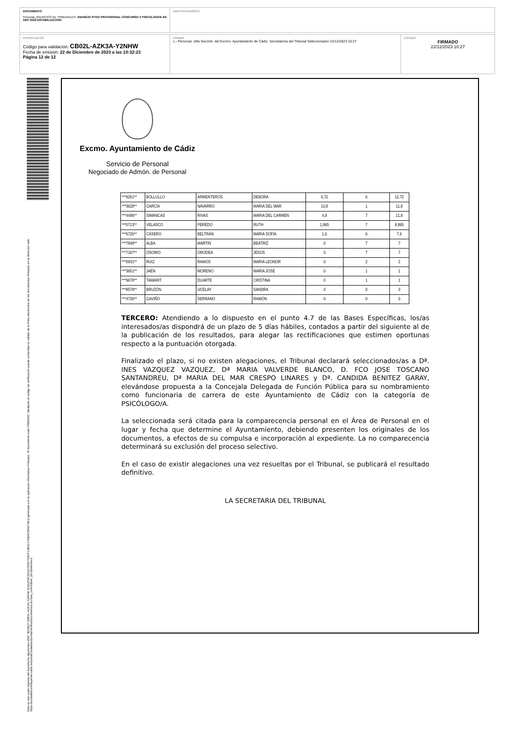DOCUMENTO
Personal_ANUNCIOS DE TRIBUNALES: ANUNCIO RTDO PROVISIONAL CONCURSO 5 PSICOLOGOS-AS OEP 2022 ESTABILIZACION
IDENTIFICADORES
OTROS DATOS
Código para validación: CB02L-AZK3A-Y2NHW
Fecha de emisión: 22 de Diciembre de 2023 a las 10:32:23
Página 12 de 12
FIRMAS
1.- Personal. Jefa Sección. del Excmo. Ayuntamiento de Cádiz. Secretario/a del Tribunal Seleccionador 22/12/2023 10:27
ESTADO
FIRMADO
22/12/2023 10:27
Esta es una copia impresa del documento electrónico (Ref: 3563537 CB02L-AZK3A-Y2NHW 323A2FACDD2A7D0C764CF13B1C170BAC684274E3) generada con la aplicación informática Firmadoc. El documento está FIRMADO. Mediante el código de verificación puede comprobar la validez de la firma electrónica de los documentos firmados en la dirección web: https://portaldelcontribuyente.cadiz.es/portalCiudadano/portal/verificarDocumentos.do?pes_cod=5&ent_id=1&idioma=1
Excmo. Ayuntamiento de Cádiz
Servicio de Personal
Negociado de Admón. de Personal
| ***9261** | BOLLULLO | ARMENTEROS | DEBORA | 6,72 | 6 | 12,72 |
| ***3628** | GARCÍA | NAVARRO | MARIA DEL MAR | 10,8 | 1 | 11,8 |
| ***4496** | SIMANCAS | RIVAS | MARIA DEL CARMEN | 4,8 | 7 | 11,8 |
| ***0713** | VELASCO | PEREDO | RUTH | 1,865 | 7 | 8,865 |
| ***6726** | CASERO | BELTRÁN | MARIA SOFÍA | 1,6 | 6 | 7,6 |
| ***7848** | ALBA | MARTÍN | BEATRIZ | 0 | 7 | 7 |
| ***7167** | OSORIO | ORODEA | JESÚS | 0 | 7 | 7 |
| ***5931** | RUIZ | RAMOS | MARIA LEONOR | 0 | 2 | 2 |
| ***3651** | JAÉN | MORENO | MARIA JOSÉ | 0 | 1 | 1 |
| ***9678** | TAMARIT | DUARTE | CRISTINA | 0 | 1 | 1 |
| ***8578** | BRUZÓN | UCELAY | SANDRA | 0 | 0 | 0 |
| ***4730** | GAVIÑO | SERRANO | RAMÓN | 0 | 0 | 0 |
TERCERO: Atendiendo a lo dispuesto en el punto 4.7 de las Bases Específicas, los/as interesados/as dispondrá de un plazo de 5 días hábiles, contados a partir del siguiente al de la publicación de los resultados, para alegar las rectificaciones que estimen oportunas respecto a la puntuación otorgada.
Finalizado el plazo, si no existen alegaciones, el Tribunal declarará seleccionados/as a Dª. INES VAZQUEZ VAZQUEZ, Dª MARIA VALVERDE BLANCO, D. FCO JOSE TOSCANO SANTANDREU, Dª MARIA DEL MAR CRESPO LINARES y Dª. CANDIDA BENITEZ GARAY, elevándose propuesta a la Concejala Delegada de Función Pública para su nombramiento como funcionaria de carrera de este Ayuntamiento de Cádiz con la categoría de PSICÓLOGO/A.
La seleccionada será citada para la comparecencia personal en el Área de Personal en el lugar y fecha que determine el Ayuntamiento, debiendo presenten los originales de los documentos, a efectos de su compulsa e incorporación al expediente. La no comparecencia determinará su exclusión del proceso selectivo.
En el caso de existir alegaciones una vez resueltas por el Tribunal, se publicará el resultado definitivo.
LA SECRETARIA DEL TRIBUNAL